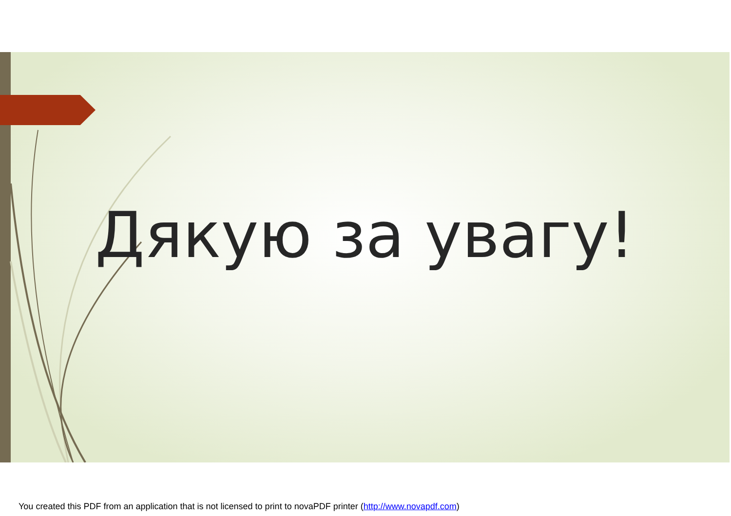Дякую за увагу!
You created this PDF from an application that is not licensed to print to novaPDF printer (http://www.novapdf.com)